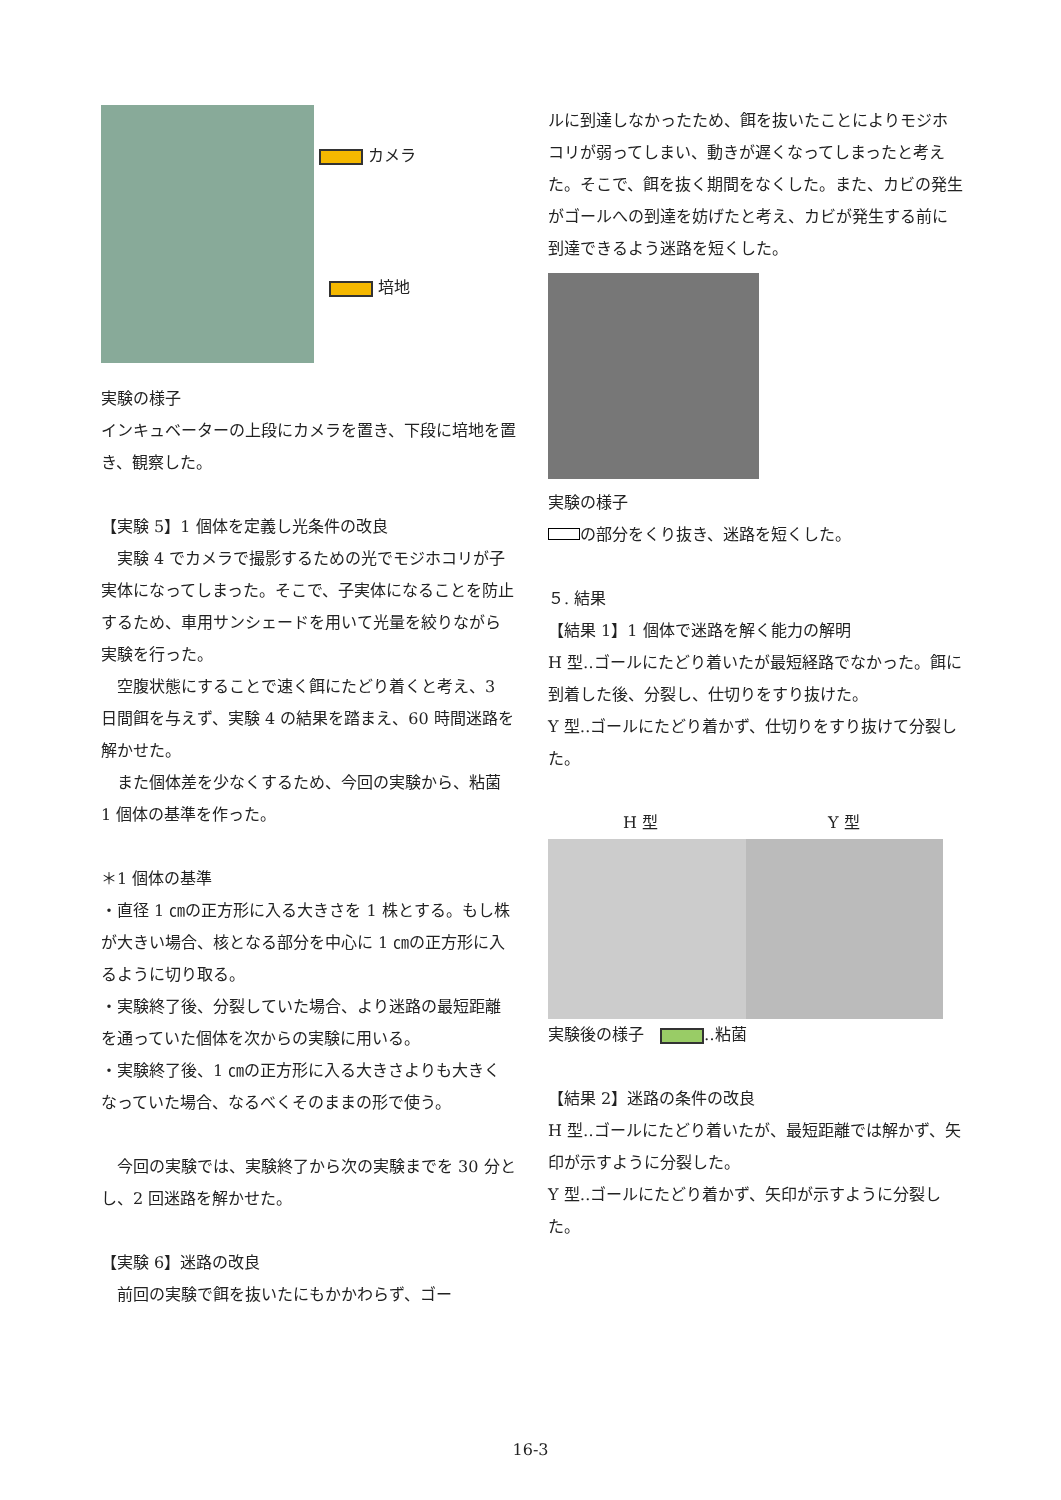カメラ
培地
実験の様子
インキュベーターの上段にカメラを置き、下段に培地を置き、観察した。
【実験 5】1 個体を定義し光条件の改良
　実験 4 でカメラで撮影するための光でモジホコリが子実体になってしまった。そこで、子実体になることを防止するため、車用サンシェードを用いて光量を絞りながら実験を行った。
　空腹状態にすることで速く餌にたどり着くと考え、3 日間餌を与えず、実験 4 の結果を踏まえ、60 時間迷路を解かせた。
　また個体差を少なくするため、今回の実験から、粘菌 1 個体の基準を作った。
＊1 個体の基準
・直径 1 ㎝の正方形に入る大きさを 1 株とする。もし株が大きい場合、核となる部分を中心に 1 ㎝の正方形に入るように切り取る。
・実験終了後、分裂していた場合、より迷路の最短距離を通っていた個体を次からの実験に用いる。
・実験終了後、1 ㎝の正方形に入る大きさよりも大きくなっていた場合、なるべくそのままの形で使う。
　今回の実験では、実験終了から次の実験までを 30 分とし、2 回迷路を解かせた。
【実験 6】迷路の改良
　前回の実験で餌を抜いたにもかかわらず、ゴー
ルに到達しなかったため、餌を抜いたことによりモジホコリが弱ってしまい、動きが遅くなってしまったと考えた。そこで、餌を抜く期間をなくした。また、カビの発生がゴールへの到達を妨げたと考え、カビが発生する前に到達できるよう迷路を短くした。
実験の様子
の部分をくり抜き、迷路を短くした。
５. 結果
【結果 1】1 個体で迷路を解く能力の解明
H 型‥ゴールにたどり着いたが最短経路でなかった。餌に到着した後、分裂し、仕切りをすり抜けた。
Y 型‥ゴールにたどり着かず、仕切りをすり抜けて分裂した。
H 型 Y 型
実験後の様子　 ‥粘菌
【結果 2】迷路の条件の改良
H 型‥ゴールにたどり着いたが、最短距離では解かず、矢印が示すように分裂した。
Y 型‥ゴールにたどり着かず、矢印が示すように分裂した。
16-3